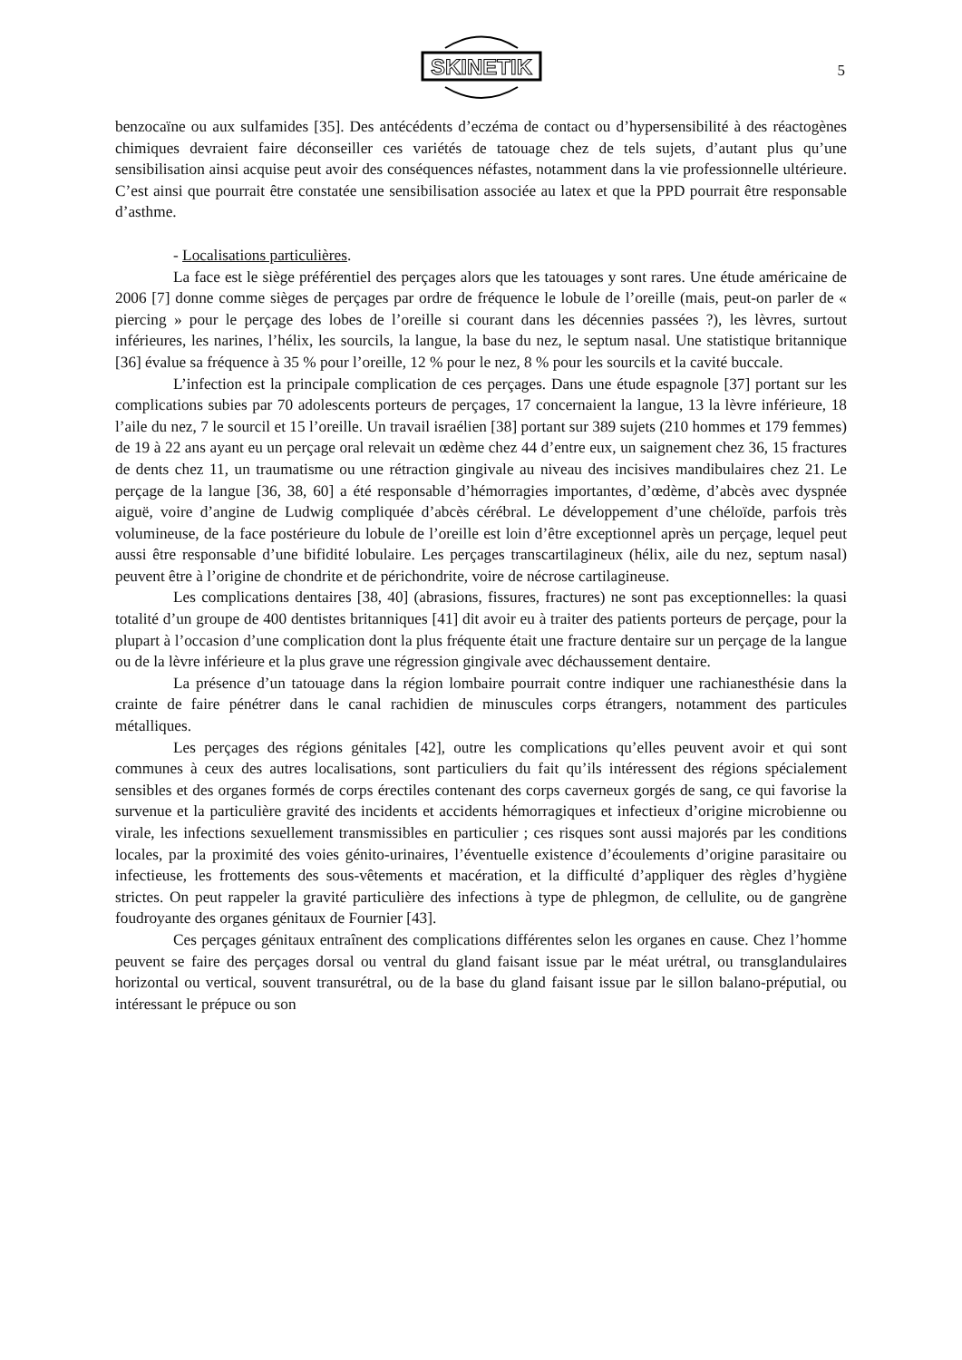SKINETIK
5
benzocaïne ou aux sulfamides [35]. Des antécédents d’eczéma de contact ou d’hypersensibilité à des réactogènes chimiques devraient faire déconseiller ces variétés de tatouage chez de tels sujets, d’autant plus qu’une sensibilisation ainsi acquise peut avoir des conséquences néfastes, notamment dans la vie professionnelle ultérieure. C’est ainsi que pourrait être constatée une sensibilisation associée au latex et que la PPD pourrait être responsable d’asthme.
- Localisations particulières.
La face est le siège préférentiel des perçages alors que les tatouages y sont rares. Une étude américaine de 2006 [7] donne comme sièges de perçages par ordre de fréquence le lobule de l’oreille (mais, peut-on parler de « piercing » pour le perçage des lobes de l’oreille si courant dans les décennies passées ?), les lèvres, surtout inférieures, les narines, l’hélix, les sourcils, la langue, la base du nez, le septum nasal. Une statistique britannique [36] évalue sa fréquence à 35 % pour l’oreille, 12 % pour le nez, 8 % pour les sourcils et la cavité buccale.
L’infection est la principale complication de ces perçages. Dans une étude espagnole [37] portant sur les complications subies par 70 adolescents porteurs de perçages, 17 concernaient la langue, 13 la lèvre inférieure, 18 l’aile du nez, 7 le sourcil et 15 l’oreille. Un travail israélien [38] portant sur 389 sujets (210 hommes et 179 femmes) de 19 à 22 ans ayant eu un perçage oral relevait un œdème chez 44 d’entre eux, un saignement chez 36, 15 fractures de dents chez 11, un traumatisme ou une rétraction gingivale au niveau des incisives mandibulaires chez 21. Le perçage de la langue [36, 38, 60] a été responsable d’hémorragies importantes, d’œdème, d’abcès avec dyspnée aiguë, voire d’angine de Ludwig compliquée d’abcès cérébral. Le développement d’une chéloïde, parfois très volumineuse, de la face postérieure du lobule de l’oreille est loin d’être exceptionnel après un perçage, lequel peut aussi être responsable d’une bifidité lobulaire. Les perçages transcartilagineux (hélix, aile du nez, septum nasal) peuvent être à l’origine de chondrite et de périchondrite, voire de nécrose cartilagineuse.
Les complications dentaires [38, 40] (abrasions, fissures, fractures) ne sont pas exceptionnelles: la quasi totalité d’un groupe de 400 dentistes britanniques [41] dit avoir eu à traiter des patients porteurs de perçage, pour la plupart à l’occasion d’une complication dont la plus fréquente était une fracture dentaire sur un perçage de la langue ou de la lèvre inférieure et la plus grave une régression gingivale avec déchaussement dentaire.
La présence d’un tatouage dans la région lombaire pourrait contre indiquer une rachianesthésie dans la crainte de faire pénétrer dans le canal rachidien de minuscules corps étrangers, notamment des particules métalliques.
Les perçages des régions génitales [42], outre les complications qu’elles peuvent avoir et qui sont communes à ceux des autres localisations, sont particuliers du fait qu’ils intéressent des régions spécialement sensibles et des organes formés de corps érectiles contenant des corps caverneux gorgés de sang, ce qui favorise la survenue et la particulière gravité des incidents et accidents hémorragiques et infectieux d’origine microbienne ou virale, les infections sexuellement transmissibles en particulier ; ces risques sont aussi majorés par les conditions locales, par la proximité des voies génito-urinaires, l’éventuelle existence d’écoulements d’origine parasitaire ou infectieuse, les frottements des sous-vêtements et macération, et la difficulté d’appliquer des règles d’hygiène strictes. On peut rappeler la gravité particulière des infections à type de phlegmon, de cellulite, ou de gangrène foudroyante des organes génitaux de Fournier [43].
Ces perçages génitaux entraînent des complications différentes selon les organes en cause. Chez l’homme peuvent se faire des perçages dorsal ou ventral du gland faisant issue par le méat urétral, ou transglandulaires horizontal ou vertical, souvent transurétral, ou de la base du gland faisant issue par le sillon balano-préputial, ou intéressant le prépuce ou son